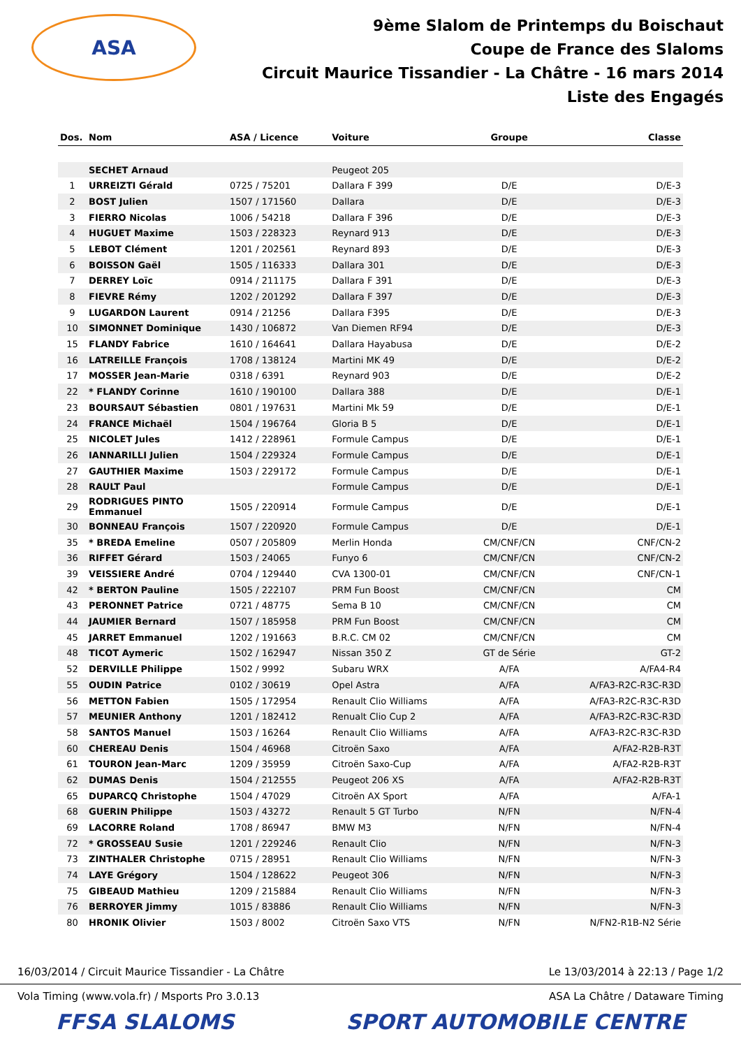ASA
9ème Slalom de Printemps du Boischaut
Coupe de France des Slaloms
Circuit Maurice Tissandier - La Châtre - 16 mars 2014
Liste des Engagés
| Dos. | Nom | ASA / Licence | Voiture | Groupe | Classe |
| --- | --- | --- | --- | --- | --- |
| | SECHET Arnaud | | Peugeot 205 | | |
| 1 | URREIZTI Gérald | 0725 / 75201 | Dallara F 399 | D/E | D/E-3 |
| 2 | BOST Julien | 1507 / 171560 | Dallara | D/E | D/E-3 |
| 3 | FIERRO Nicolas | 1006 / 54218 | Dallara F 396 | D/E | D/E-3 |
| 4 | HUGUET Maxime | 1503 / 228323 | Reynard 913 | D/E | D/E-3 |
| 5 | LEBOT Clément | 1201 / 202561 | Reynard 893 | D/E | D/E-3 |
| 6 | BOISSON Gaël | 1505 / 116333 | Dallara 301 | D/E | D/E-3 |
| 7 | DERREY Loïc | 0914 / 211175 | Dallara F 391 | D/E | D/E-3 |
| 8 | FIEVRE Rémy | 1202 / 201292 | Dallara F 397 | D/E | D/E-3 |
| 9 | LUGARDON Laurent | 0914 / 21256 | Dallara F395 | D/E | D/E-3 |
| 10 | SIMONNET Dominique | 1430 / 106872 | Van Diemen RF94 | D/E | D/E-3 |
| 15 | FLANDY Fabrice | 1610 / 164641 | Dallara Hayabusa | D/E | D/E-2 |
| 16 | LATREILLE François | 1708 / 138124 | Martini MK 49 | D/E | D/E-2 |
| 17 | MOSSER Jean-Marie | 0318 / 6391 | Reynard 903 | D/E | D/E-2 |
| 22 | * FLANDY Corinne | 1610 / 190100 | Dallara 388 | D/E | D/E-1 |
| 23 | BOURSAUT Sébastien | 0801 / 197631 | Martini Mk 59 | D/E | D/E-1 |
| 24 | FRANCE Michaël | 1504 / 196764 | Gloria B 5 | D/E | D/E-1 |
| 25 | NICOLET Jules | 1412 / 228961 | Formule Campus | D/E | D/E-1 |
| 26 | IANNARILLI Julien | 1504 / 229324 | Formule Campus | D/E | D/E-1 |
| 27 | GAUTHIER Maxime | 1503 / 229172 | Formule Campus | D/E | D/E-1 |
| 28 | RAULT Paul | | Formule Campus | D/E | D/E-1 |
| 29 | RODRIGUES PINTO Emmanuel | 1505 / 220914 | Formule Campus | D/E | D/E-1 |
| 30 | BONNEAU François | 1507 / 220920 | Formule Campus | D/E | D/E-1 |
| 35 | * BREDA Emeline | 0507 / 205809 | Merlin Honda | CM/CNF/CN | CNF/CN-2 |
| 36 | RIFFET Gérard | 1503 / 24065 | Funyo 6 | CM/CNF/CN | CNF/CN-2 |
| 39 | VEISSIERE André | 0704 / 129440 | CVA 1300-01 | CM/CNF/CN | CNF/CN-1 |
| 42 | * BERTON Pauline | 1505 / 222107 | PRM Fun Boost | CM/CNF/CN | CM |
| 43 | PERONNET Patrice | 0721 / 48775 | Sema B 10 | CM/CNF/CN | CM |
| 44 | JAUMIER Bernard | 1507 / 185958 | PRM Fun Boost | CM/CNF/CN | CM |
| 45 | JARRET Emmanuel | 1202 / 191663 | B.R.C. CM 02 | CM/CNF/CN | CM |
| 48 | TICOT Aymeric | 1502 / 162947 | Nissan 350 Z | GT de Série | GT-2 |
| 52 | DERVILLE Philippe | 1502 / 9992 | Subaru WRX | A/FA | A/FA4-R4 |
| 55 | OUDIN Patrice | 0102 / 30619 | Opel Astra | A/FA | A/FA3-R2C-R3C-R3D |
| 56 | METTON Fabien | 1505 / 172954 | Renault Clio Williams | A/FA | A/FA3-R2C-R3C-R3D |
| 57 | MEUNIER Anthony | 1201 / 182412 | Renualt Clio Cup 2 | A/FA | A/FA3-R2C-R3C-R3D |
| 58 | SANTOS Manuel | 1503 / 16264 | Renault Clio Williams | A/FA | A/FA3-R2C-R3C-R3D |
| 60 | CHEREAU Denis | 1504 / 46968 | Citroën Saxo | A/FA | A/FA2-R2B-R3T |
| 61 | TOURON Jean-Marc | 1209 / 35959 | Citroën Saxo-Cup | A/FA | A/FA2-R2B-R3T |
| 62 | DUMAS Denis | 1504 / 212555 | Peugeot 206 XS | A/FA | A/FA2-R2B-R3T |
| 65 | DUPARCQ Christophe | 1504 / 47029 | Citroën AX Sport | A/FA | A/FA-1 |
| 68 | GUERIN Philippe | 1503 / 43272 | Renault 5 GT Turbo | N/FN | N/FN-4 |
| 69 | LACORRE Roland | 1708 / 86947 | BMW M3 | N/FN | N/FN-4 |
| 72 | * GROSSEAU Susie | 1201 / 229246 | Renault Clio | N/FN | N/FN-3 |
| 73 | ZINTHALER Christophe | 0715 / 28951 | Renault Clio Williams | N/FN | N/FN-3 |
| 74 | LAYE Grégory | 1504 / 128622 | Peugeot 306 | N/FN | N/FN-3 |
| 75 | GIBEAUD Mathieu | 1209 / 215884 | Renault Clio Williams | N/FN | N/FN-3 |
| 76 | BERROYER Jimmy | 1015 / 83886 | Renault Clio Williams | N/FN | N/FN-3 |
| 80 | HRONIK Olivier | 1503 / 8002 | Citroën Saxo VTS | N/FN | N/FN2-R1B-N2 Série |
16/03/2014 / Circuit Maurice Tissandier - La Châtre Le 13/03/2014 à 22:13 / Page 1/2
Vola Timing (www.vola.fr) / Msports Pro 3.0.13 ASA La Châtre / Dataware Timing
FFSA SLALOMS SPORT AUTOMOBILE CENTRE